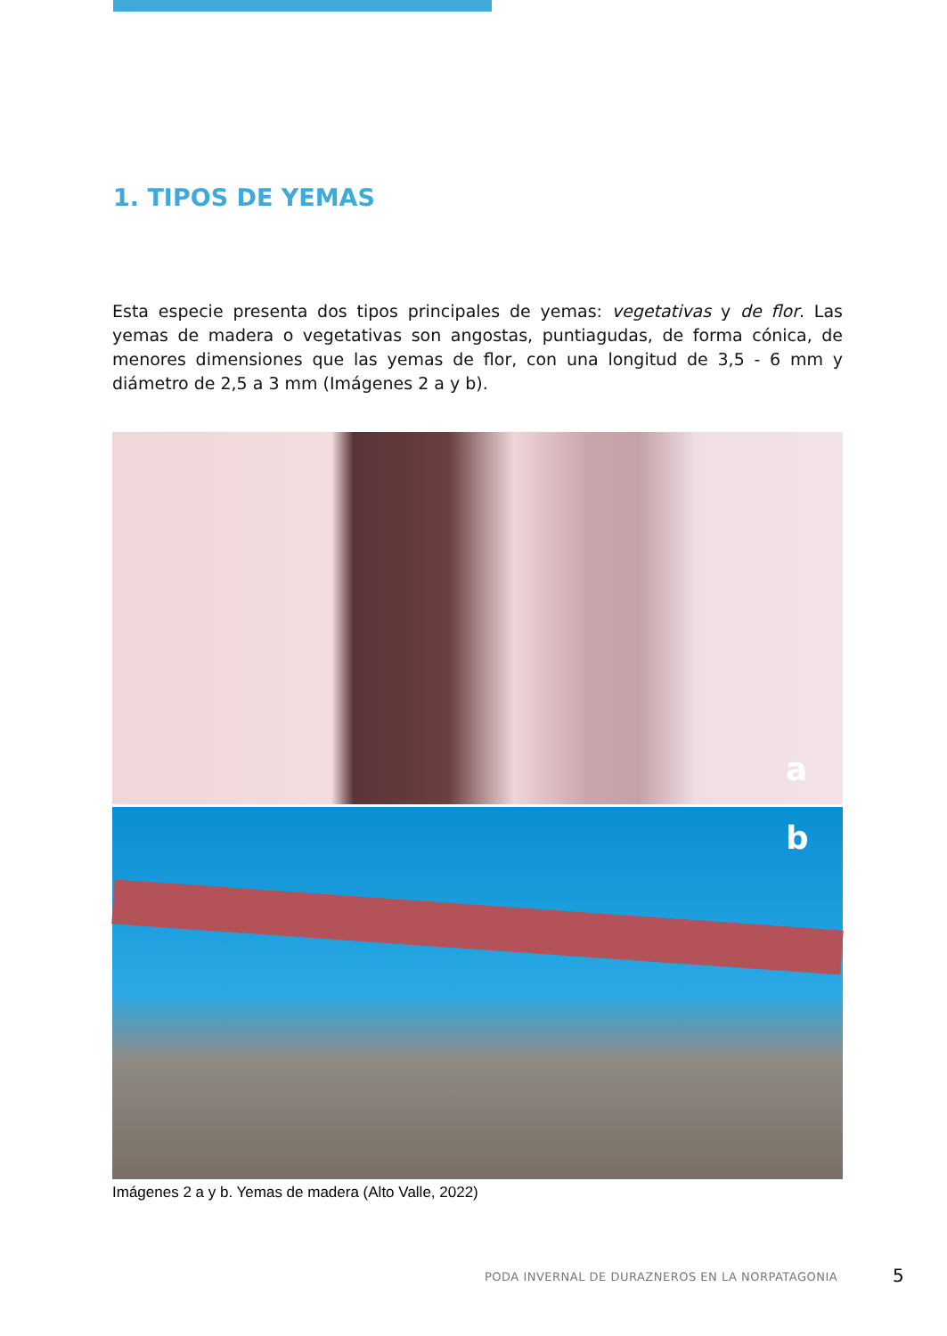1. TIPOS DE YEMAS
Esta especie presenta dos tipos principales de yemas: vegetativas y de flor. Las yemas de madera o vegetativas son angostas, puntiagudas, de forma cónica, de menores dimensiones que las yemas de flor, con una longitud de 3,5 - 6 mm y diámetro de 2,5 a 3 mm (Imágenes 2 a y b).
a
b
Imágenes 2 a y b. Yemas de madera (Alto Valle, 2022)
PODA INVERNAL DE DURAZNEROS EN LA NORPATAGONIA
5